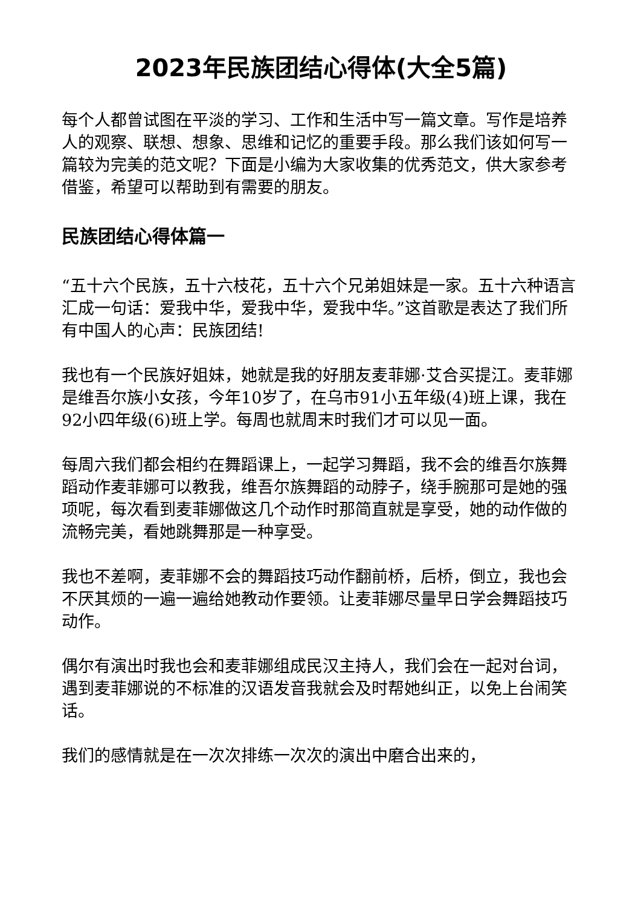2023年民族团结心得体(大全5篇)
每个人都曾试图在平淡的学习、工作和生活中写一篇文章。写作是培养人的观察、联想、想象、思维和记忆的重要手段。那么我们该如何写一篇较为完美的范文呢？下面是小编为大家收集的优秀范文，供大家参考借鉴，希望可以帮助到有需要的朋友。
民族团结心得体篇一
“五十六个民族，五十六枝花，五十六个兄弟姐妹是一家。五十六种语言汇成一句话：爱我中华，爱我中华，爱我中华。”这首歌是表达了我们所有中国人的心声：民族团结!
我也有一个民族好姐妹，她就是我的好朋友麦菲娜·艾合买提江。麦菲娜是维吾尔族小女孩，今年10岁了，在乌市91小五年级(4)班上课，我在92小四年级(6)班上学。每周也就周末时我们才可以见一面。
每周六我们都会相约在舞蹈课上，一起学习舞蹈，我不会的维吾尔族舞蹈动作麦菲娜可以教我，维吾尔族舞蹈的动脖子，绕手腕那可是她的强项呢，每次看到麦菲娜做这几个动作时那简直就是享受，她的动作做的流畅完美，看她跳舞那是一种享受。
我也不差啊，麦菲娜不会的舞蹈技巧动作翻前桥，后桥，倒立，我也会不厌其烦的一遍一遍给她教动作要领。让麦菲娜尽量早日学会舞蹈技巧动作。
偶尔有演出时我也会和麦菲娜组成民汉主持人，我们会在一起对台词，遇到麦菲娜说的不标准的汉语发音我就会及时帮她纠正，以免上台闹笑话。
我们的感情就是在一次次排练一次次的演出中磨合出来的，